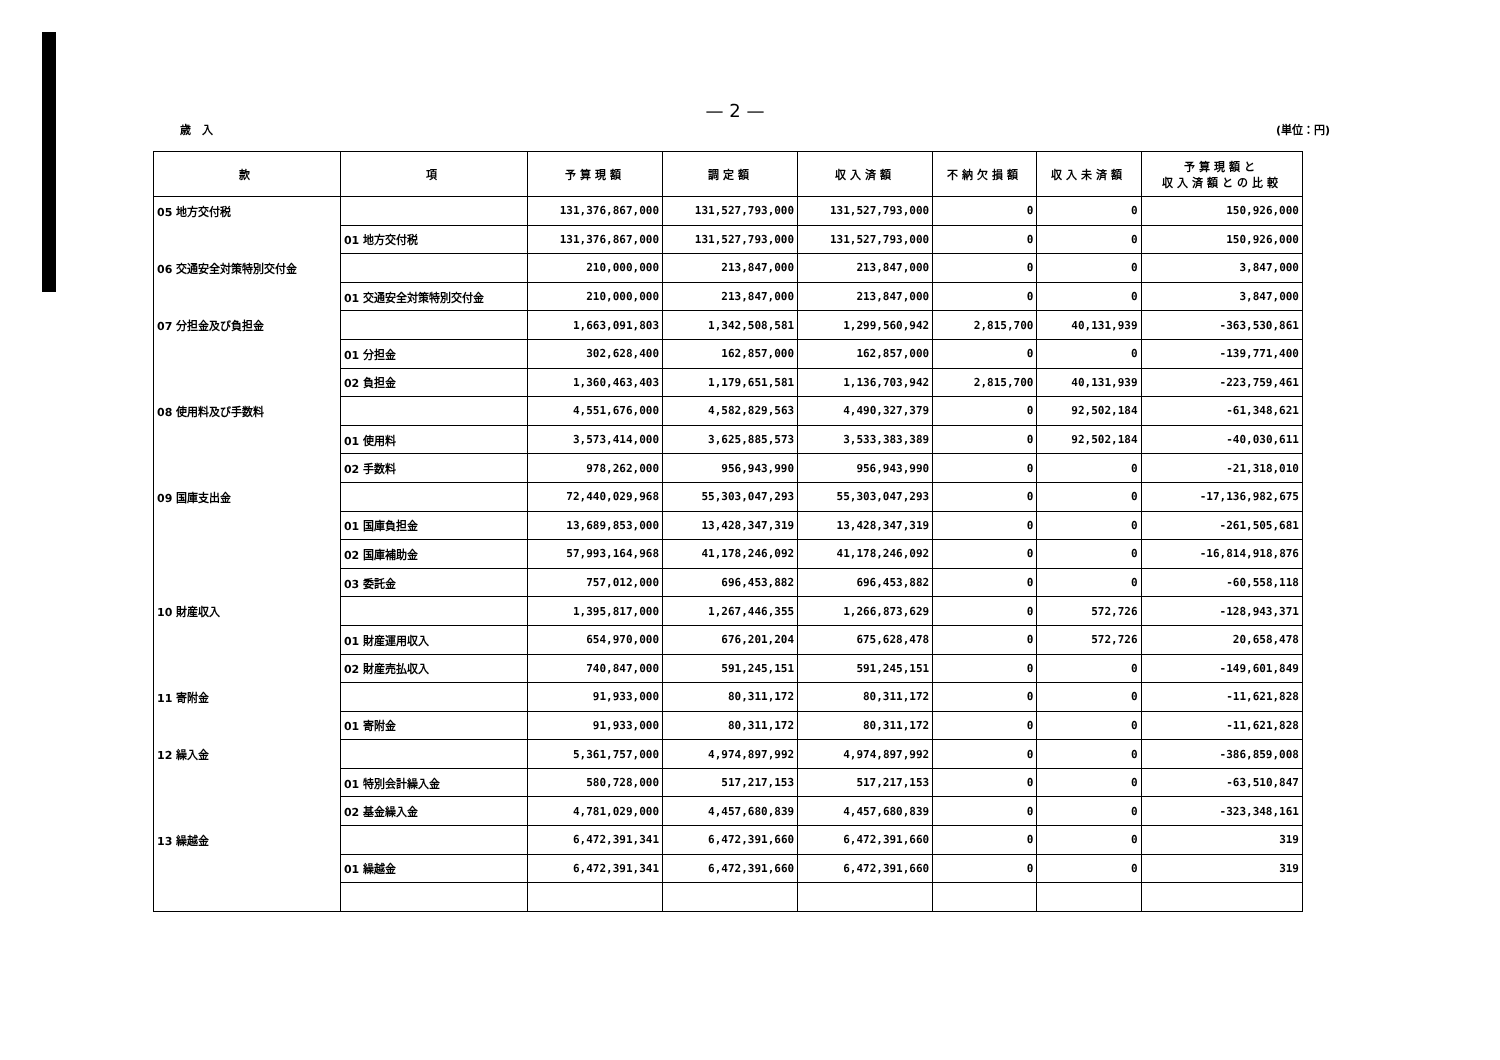— 2 —
歳　入 (単位：円)
| 款 | 項 | 予算現額 | 調定額 | 収入済額 | 不納欠損額 | 収入未済額 | 予算現額と 収入済額との比較 |
| --- | --- | --- | --- | --- | --- | --- | --- |
| 05 地方交付税 | | 131,376,867,000 | 131,527,793,000 | 131,527,793,000 | 0 | 0 | 150,926,000 |
| | 01 地方交付税 | 131,376,867,000 | 131,527,793,000 | 131,527,793,000 | 0 | 0 | 150,926,000 |
| 06 交通安全対策特別交付金 | | 210,000,000 | 213,847,000 | 213,847,000 | 0 | 0 | 3,847,000 |
| | 01 交通安全対策特別交付金 | 210,000,000 | 213,847,000 | 213,847,000 | 0 | 0 | 3,847,000 |
| 07 分担金及び負担金 | | 1,663,091,803 | 1,342,508,581 | 1,299,560,942 | 2,815,700 | 40,131,939 | -363,530,861 |
| | 01 分担金 | 302,628,400 | 162,857,000 | 162,857,000 | 0 | 0 | -139,771,400 |
| | 02 負担金 | 1,360,463,403 | 1,179,651,581 | 1,136,703,942 | 2,815,700 | 40,131,939 | -223,759,461 |
| 08 使用料及び手数料 | | 4,551,676,000 | 4,582,829,563 | 4,490,327,379 | 0 | 92,502,184 | -61,348,621 |
| | 01 使用料 | 3,573,414,000 | 3,625,885,573 | 3,533,383,389 | 0 | 92,502,184 | -40,030,611 |
| | 02 手数料 | 978,262,000 | 956,943,990 | 956,943,990 | 0 | 0 | -21,318,010 |
| 09 国庫支出金 | | 72,440,029,968 | 55,303,047,293 | 55,303,047,293 | 0 | 0 | -17,136,982,675 |
| | 01 国庫負担金 | 13,689,853,000 | 13,428,347,319 | 13,428,347,319 | 0 | 0 | -261,505,681 |
| | 02 国庫補助金 | 57,993,164,968 | 41,178,246,092 | 41,178,246,092 | 0 | 0 | -16,814,918,876 |
| | 03 委託金 | 757,012,000 | 696,453,882 | 696,453,882 | 0 | 0 | -60,558,118 |
| 10 財産収入 | | 1,395,817,000 | 1,267,446,355 | 1,266,873,629 | 0 | 572,726 | -128,943,371 |
| | 01 財産運用収入 | 654,970,000 | 676,201,204 | 675,628,478 | 0 | 572,726 | 20,658,478 |
| | 02 財産売払収入 | 740,847,000 | 591,245,151 | 591,245,151 | 0 | 0 | -149,601,849 |
| 11 寄附金 | | 91,933,000 | 80,311,172 | 80,311,172 | 0 | 0 | -11,621,828 |
| | 01 寄附金 | 91,933,000 | 80,311,172 | 80,311,172 | 0 | 0 | -11,621,828 |
| 12 繰入金 | | 5,361,757,000 | 4,974,897,992 | 4,974,897,992 | 0 | 0 | -386,859,008 |
| | 01 特別会計繰入金 | 580,728,000 | 517,217,153 | 517,217,153 | 0 | 0 | -63,510,847 |
| | 02 基金繰入金 | 4,781,029,000 | 4,457,680,839 | 4,457,680,839 | 0 | 0 | -323,348,161 |
| 13 繰越金 | | 6,472,391,341 | 6,472,391,660 | 6,472,391,660 | 0 | 0 | 319 |
| | 01 繰越金 | 6,472,391,341 | 6,472,391,660 | 6,472,391,660 | 0 | 0 | 319 |